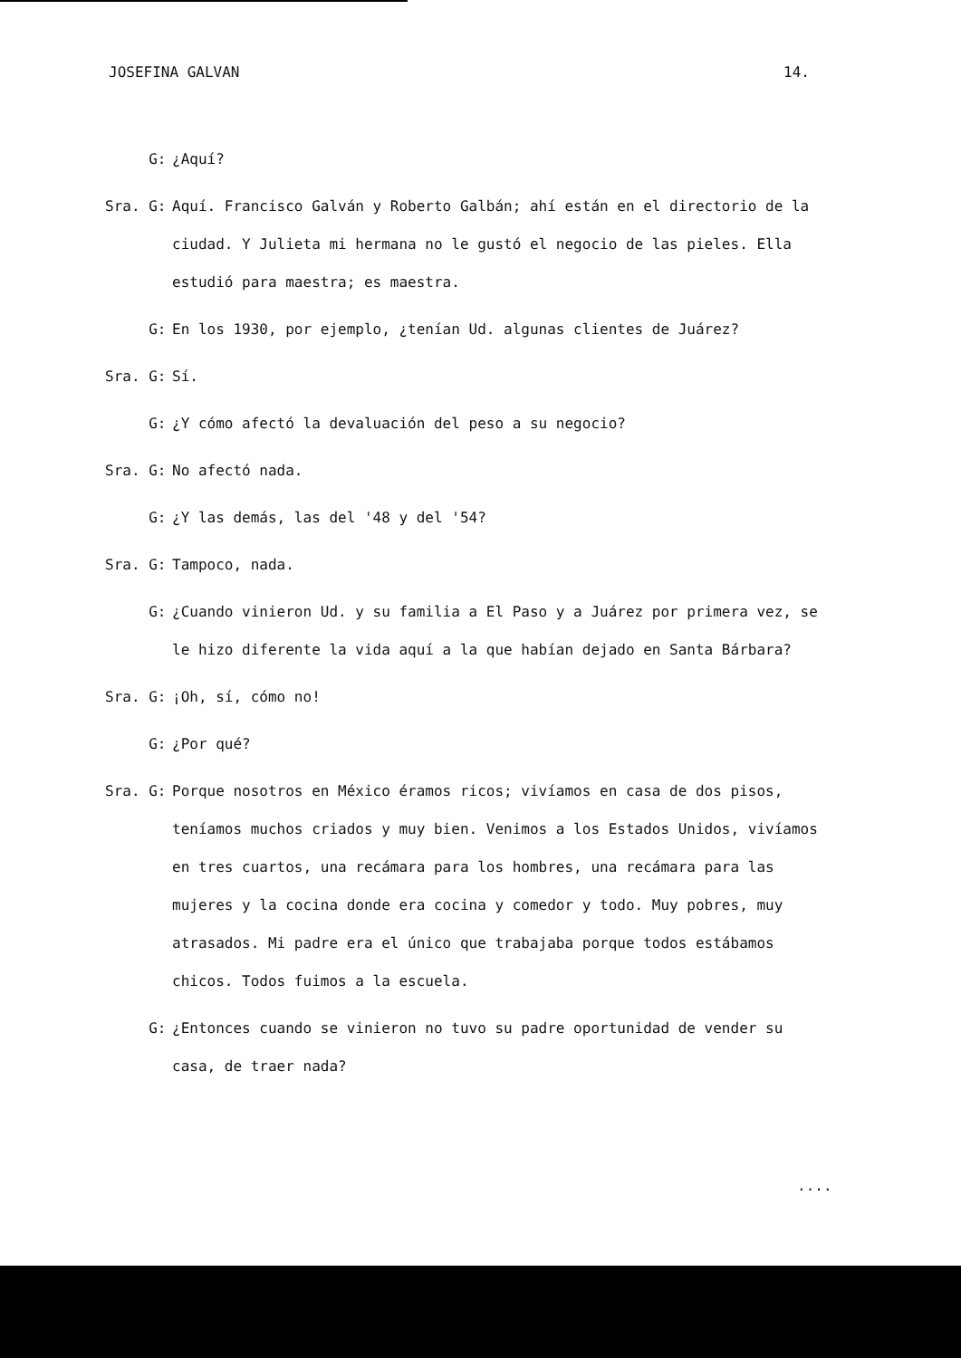JOSEFINA GALVAN 14.
G:
¿Aquí?
Sra. G:
Aquí. Francisco Galván y Roberto Galbán; ahí están en el directorio de la ciudad. Y Julieta mi hermana no le gustó el negocio de las pieles. Ella estudió para maestra; es maestra.
G:
En los 1930, por ejemplo, ¿tenían Ud. algunas clientes de Juárez?
Sra. G:
Sí.
G:
¿Y cómo afectó la devaluación del peso a su negocio?
Sra. G:
No afectó nada.
G:
¿Y las demás, las del '48 y del '54?
Sra. G:
Tampoco, nada.
G:
¿Cuando vinieron Ud. y su familia a El Paso y a Juárez por primera vez, se le hizo diferente la vida aquí a la que habían dejado en Santa Bárbara?
Sra. G:
¡Oh, sí, cómo no!
G:
¿Por qué?
Sra. G:
Porque nosotros en México éramos ricos; vivíamos en casa de dos pisos, teníamos muchos criados y muy bien. Venimos a los Estados Unidos, vivíamos en tres cuartos, una recámara para los hombres, una recámara para las mujeres y la cocina donde era cocina y comedor y todo. Muy pobres, muy atrasados. Mi padre era el único que trabajaba porque todos estábamos chicos. Todos fuimos a la escuela.
G:
¿Entonces cuando se vinieron no tuvo su padre oportunidad de vender su casa, de traer nada?
....